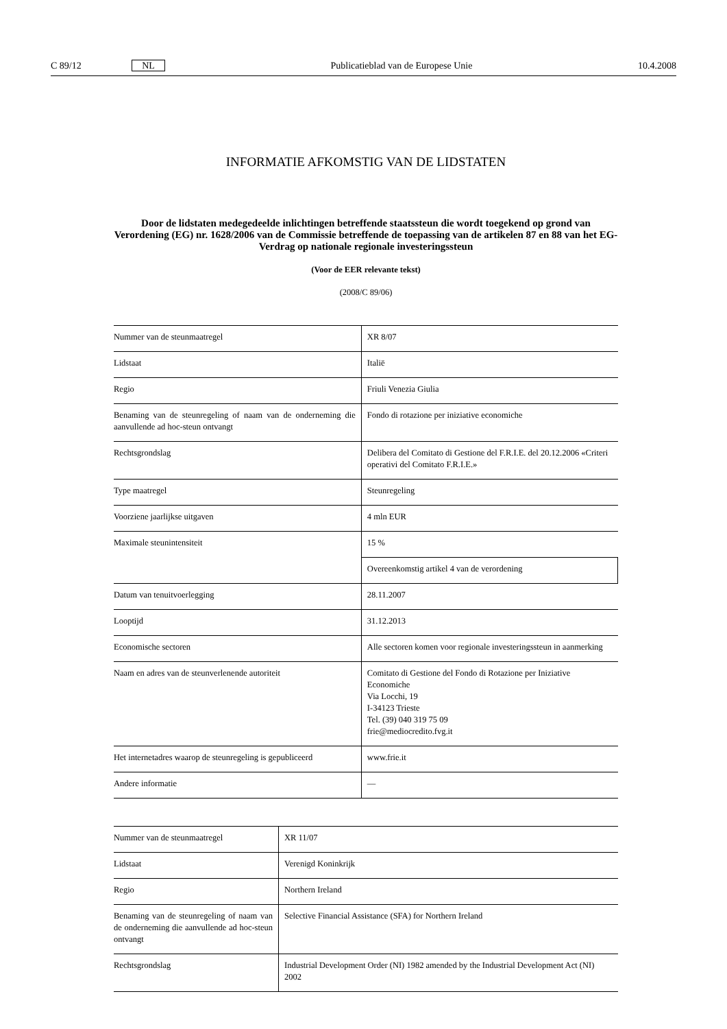C 89/12 NL Publicatieblad van de Europese Unie 10.4.2008
INFORMATIE AFKOMSTIG VAN DE LIDSTATEN
Door de lidstaten medegedeelde inlichtingen betreffende staatssteun die wordt toegekend op grond van Verordening (EG) nr. 1628/2006 van de Commissie betreffende de toepassing van de artikelen 87 en 88 van het EG-Verdrag op nationale regionale investeringssteun
(Voor de EER relevante tekst)
(2008/C 89/06)
| Nummer van de steunmaatregel | XR 8/07 |
| Lidstaat | Italië |
| Regio | Friuli Venezia Giulia |
| Benaming van de steunregeling of naam van de onderneming die aanvullende ad hoc-steun ontvangt | Fondo di rotazione per iniziative economiche |
| Rechtsgrondslag | Delibera del Comitato di Gestione del F.R.I.E. del 20.12.2006 «Criteri operativi del Comitato F.R.I.E.» |
| Type maatregel | Steunregeling |
| Voorziene jaarlijkse uitgaven | 4 mln EUR |
| Maximale steunintensiteit | 15 % |
| | Overeenkomstig artikel 4 van de verordening |
| Datum van tenuitvoerlegging | 28.11.2007 |
| Looptijd | 31.12.2013 |
| Economische sectoren | Alle sectoren komen voor regionale investeringssteun in aanmerking |
| Naam en adres van de steunverlenende autoriteit | Comitato di Gestione del Fondo di Rotazione per Iniziative Economiche Via Locchi, 19 I-34123 Trieste Tel. (39) 040 319 75 09 frie@mediocredito.fvg.it |
| Het internetadres waarop de steunregeling is gepubliceerd | www.frie.it |
| Andere informatie | — |
| Nummer van de steunmaatregel | XR 11/07 |
| Lidstaat | Verenigd Koninkrijk |
| Regio | Northern Ireland |
| Benaming van de steunregeling of naam van de onderneming die aanvullende ad hoc-steun ontvangt | Selective Financial Assistance (SFA) for Northern Ireland |
| Rechtsgrondslag | Industrial Development Order (NI) 1982 amended by the Industrial Development Act (NI) 2002 |